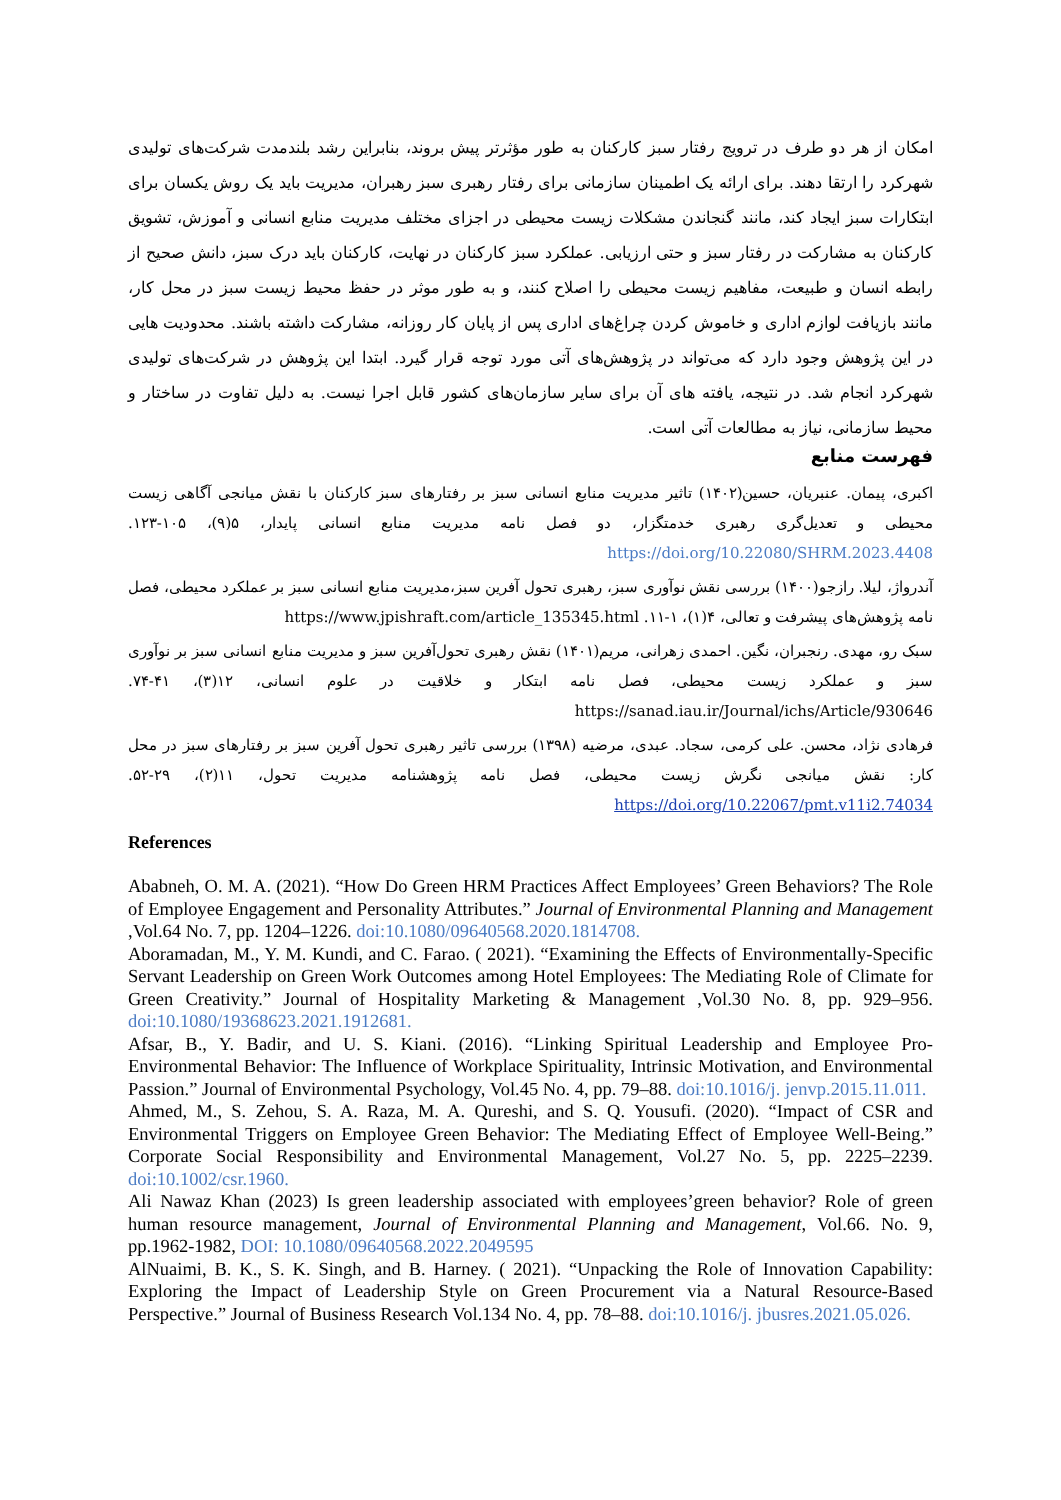امکان از هر دو طرف در ترویج رفتار سبز کارکنان به طور مؤثرتر پیش بروند، بنابراین رشد بلندمدت شرکت‌های تولیدی شهرکرد را ارتقا دهند. برای ارائه یک اطمینان سازمانی برای رفتار رهبری سبز رهبران، مدیریت باید یک روش یکسان برای ابتکارات سبز ایجاد کند، مانند گنجاندن مشکلات زیست محیطی در اجزای مختلف مدیریت منابع انسانی و آموزش، تشویق کارکنان به مشارکت در رفتار سبز و حتی ارزیابی. عملکرد سبز کارکنان در نهایت، کارکنان باید درک سبز، دانش صحیح از رابطه انسان و طبیعت، مفاهیم زیست محیطی را اصلاح کنند، و به طور موثر در حفظ محیط زیست سبز در محل کار، مانند بازیافت لوازم اداری و خاموش کردن چراغ‌های اداری پس از پایان کار روزانه، مشارکت داشته باشند. محدودیت هایی در این پژوهش وجود دارد که می‌تواند در پژوهش‌های آتی مورد توجه قرار گیرد. ابتدا این پژوهش در شرکت‌های تولیدی شهرکرد انجام شد. در نتیجه، یافته های آن برای سایر سازمان‌های کشور قابل اجرا نیست. به دلیل تفاوت در ساختار و محیط سازمانی، نیاز به مطالعات آتی است.
فهرست منابع
اکبری، پیمان. عنبریان، حسین(۱۴۰۲) تاثیر مدیریت منابع انسانی سبز بر رفتارهای سبز کارکنان با نقش میانجی آگاهی زیست محیطی و تعدیل‌گری رهبری خدمتگزار، دو فصل نامه مدیریت منابع انسانی پایدار، ۵(۹)، ۱۰۵-۱۲۳. https://doi.org/10.22080/SHRM.2023.4408
آندرواژ، لیلا. رازجو(۱۴۰۰) بررسی نقش نوآوری سبز، رهبری تحول آفرین سبز،مدیریت منابع انسانی سبز بر عملکرد محیطی، فصل نامه پژوهش‌های پیشرفت و تعالی، ۴(۱)، ۱-۱۱. https://www.jpishraft.com/article_135345.html
سبک رو، مهدی. رنجبران، نگین. احمدی زهرانی، مریم(۱۴۰۱) نقش رهبری تحول‌آفرین سبز و مدیریت منابع انسانی سبز بر نوآوری سبز و عملکرد زیست محیطی، فصل نامه ابتکار و خلاقیت در علوم انسانی، ۱۲(۳)، ۴۱-۷۴. https://sanad.iau.ir/Journal/ichs/Article/930646
فرهادی نژاد، محسن. علی کرمی، سجاد. عبدی، مرضیه (۱۳۹۸) بررسی تاثیر رهبری تحول آفرین سبز بر رفتارهای سبز در محل کار: نقش میانجی نگرش زیست محیطی، فصل نامه پژوهشنامه مدیریت تحول، ۱۱(۲)، ۲۹-۵۲. https://doi.org/10.22067/pmt.v11i2.74034
References
Ababneh, O. M. A. (2021). “How Do Green HRM Practices Affect Employees’ Green Behaviors? The Role of Employee Engagement and Personality Attributes.” Journal of Environmental Planning and Management ,Vol.64 No. 7, pp. 1204–1226. doi:10.1080/09640568.2020.1814708.
Aboramadan, M., Y. M. Kundi, and C. Farao. ( 2021). “Examining the Effects of Environmentally-Specific Servant Leadership on Green Work Outcomes among Hotel Employees: The Mediating Role of Climate for Green Creativity.” Journal of Hospitality Marketing & Management ,Vol.30 No. 8, pp. 929–956. doi:10.1080/19368623.2021.1912681.
Afsar, B., Y. Badir, and U. S. Kiani. (2016). “Linking Spiritual Leadership and Employee Pro-Environmental Behavior: The Influence of Workplace Spirituality, Intrinsic Motivation, and Environmental Passion.” Journal of Environmental Psychology, Vol.45 No. 4, pp. 79–88. doi:10.1016/j. jenvp.2015.11.011.
Ahmed, M., S. Zehou, S. A. Raza, M. A. Qureshi, and S. Q. Yousufi. (2020). “Impact of CSR and Environmental Triggers on Employee Green Behavior: The Mediating Effect of Employee Well-Being.” Corporate Social Responsibility and Environmental Management, Vol.27 No. 5, pp. 2225–2239. doi:10.1002/csr.1960.
Ali Nawaz Khan (2023) Is green leadership associated with employees’green behavior? Role of green human resource management, Journal of Environmental Planning and Management, Vol.66. No. 9, pp.1962-1982, DOI: 10.1080/09640568.2022.2049595
AlNuaimi, B. K., S. K. Singh, and B. Harney. ( 2021). “Unpacking the Role of Innovation Capability: Exploring the Impact of Leadership Style on Green Procurement via a Natural Resource-Based Perspective.” Journal of Business Research Vol.134 No. 4, pp. 78–88. doi:10.1016/j. jbusres.2021.05.026.